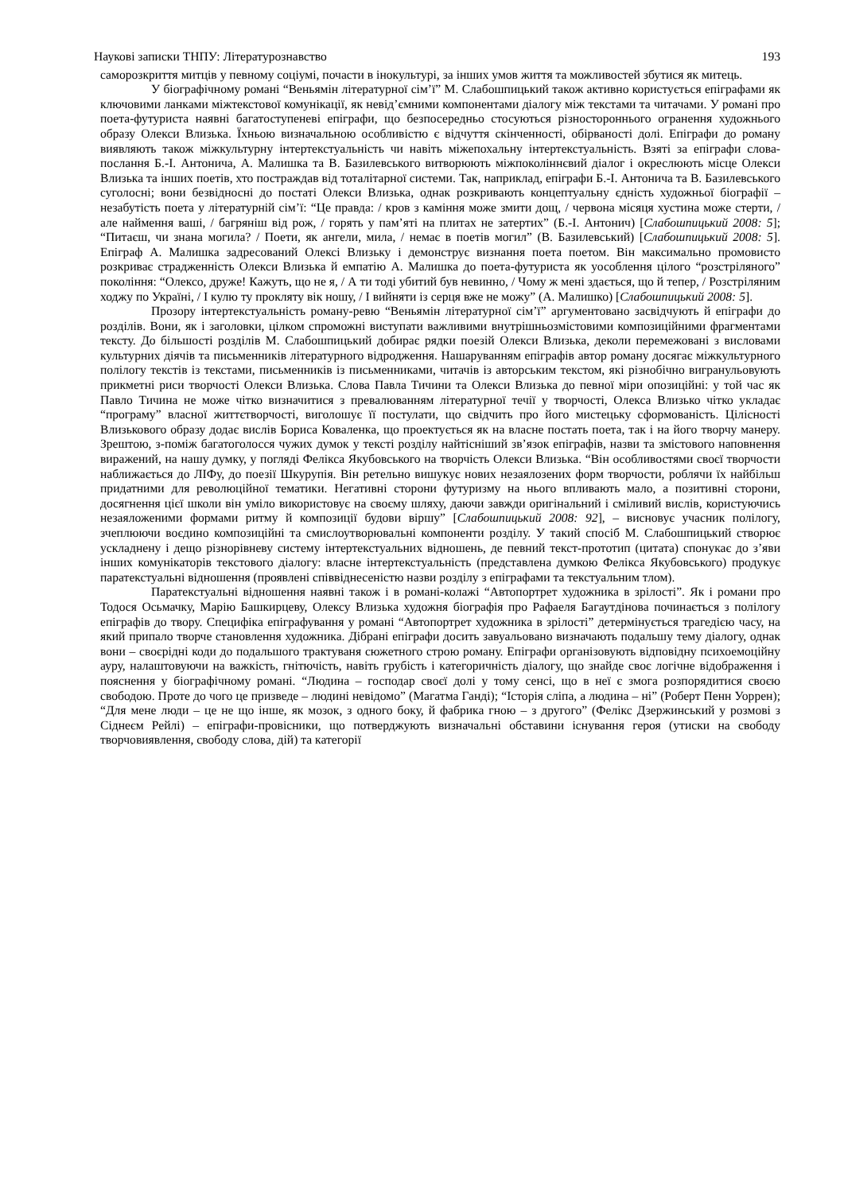Наукові записки ТНПУ: Літературознавство 193
саморозкриття митців у певному соціумі, почасти в інокультурі, за інших умов життя та можливостей збутися як митець.
У біографічному романі “Веньямін літературної сім’ї” М. Слабошпицький також активно користується епіграфами як ключовими ланками міжтекстової комунікації, як невід’ємними компонентами діалогу між текстами та читачами. У романі про поета-футуриста наявні багатоступеневі епіграфи, що безпосередньо стосуються різностороннього огранення художнього образу Олекси Влизька. Їхньою визначальною особливістю є відчуття скінченності, обірваності долі. Епіграфи до роману виявляють також міжкультурну інтертекстуальність чи навіть міжепохальну інтертекстуальність. Взяті за епіграфи слова-послання Б.-І. Антонича, А. Малишка та В. Базилевського витворюють міжпоколіннєвий діалог і окреслюють місце Олекси Влизька та інших поетів, хто постраждав від тоталітарної системи. Так, наприклад, епіграфи Б.-І. Антонича та В. Базилевського суголосні; вони безвідносні до постаті Олекси Влизька, однак розкривають концептуальну єдність художньої біографії – незабутість поета у літературній сім’ї: “Це правда: / кров з каміння може змити дощ, / червона місяця хустина може стерти, / але наймення ваші, / багряніш від рож, / горять у пам’яті на плитах не затертих” (Б.-І. Антонич) [Слабошпицький 2008: 5]; “Питаєш, чи знана могила? / Поети, як ангели, мила, / немає в поетів могил” (В. Базилевський) [Слабошпицький 2008: 5]. Епіграф А. Малишка задресований Олексі Влизьку і демонструє визнання поета поетом. Він максимально промовисто розкриває страдженність Олекси Влизька й емпатію А. Малишка до поета-футуриста як уособлення цілого “розстріляного” покоління: “Олексо, друже! Кажуть, що не я, / А ти тоді убитий був невинно, / Чому ж мені здається, що й тепер, / Розстріляним ходжу по Україні, / І кулю ту прокляту вік ношу, / І вийняти із серця вже не можу” (А. Малишко) [Слабошпицький 2008: 5].
Прозору інтертекстуальність роману-ревю “Веньямін літературної сім’ї” аргументовано засвідчують й епіграфи до розділів. Вони, як і заголовки, цілком спроможні виступати важливими внутрішньозмістовими композиційними фрагментами тексту. До більшості розділів М. Слабошпицький добирає рядки поезій Олекси Влизька, деколи перемежовані з висловами культурних діячів та письменників літературного відродження. Нашаруванням епіграфів автор роману досягає міжкультурного полілогу текстів із текстами, письменників із письменниками, читачів із авторським текстом, які різнобічно вигранульовують прикметні риси творчості Олекси Влизька. Слова Павла Тичини та Олекси Влизька до певної міри опозиційні: у той час як Павло Тичина не може чітко визначитися з превалюванням літературної течії у творчості, Олекса Влизько чітко укладає “програму” власної життєтворчості, виголошує її постулати, що свідчить про його мистецьку сформованість. Цілісності Влизькового образу додає вислів Бориса Коваленка, що проектується як на власне постать поета, так і на його творчу манеру. Зрештою, з-поміж багатоголосся чужих думок у тексті розділу найтісніший зв’язок епіграфів, назви та змістового наповнення виражений, на нашу думку, у погляді Фелікса Якубовського на творчість Олекси Влизька. “Він особливостями своєї творчости наближається до ЛІФу, до поезії Шкурупія. Він ретельно вишукує нових незаялозених форм творчости, роблячи їх найбільш придатними для революційної тематики. Негативні сторони футуризму на нього впливають мало, а позитивні сторони, досягнення цієї школи він уміло використовує на своєму шляху, даючи завжди оригінальний і сміливий вислів, користуючись незаяложеними формами ритму й композиції будови віршу” [Слабошпицький 2008: 92], – висновує учасник полілогу, зчеплюючи воєдино композиційні та смислоутворювальні компоненти розділу. У такий спосіб М. Слабошпицький створює ускладнену і дещо різнорівневу систему інтертекстуальних відношень, де певний текст-прототип (цитата) спонукає до з’яви інших комунікаторів текстового діалогу: власне інтертекстуальність (представлена думкою Фелікса Якубовського) продукує паратекстуальні відношення (проявлені співвіднесеністю назви розділу з епіграфами та текстуальним тлом).
Паратекстуальні відношення наявні також і в романі-колажі “Автопортрет художника в зрілості”. Як і романи про Тодося Осьмачку, Марію Башкирцеву, Олексу Влизька художня біографія про Рафаеля Багаутдінова починається з полілогу епіграфів до твору. Специфіка епіграфування у романі “Автопортрет художника в зрілості” детермінується трагедією часу, на який припало творче становлення художника. Дібрані епіграфи досить завуальовано визначають подальшу тему діалогу, однак вони – своєрідні коди до подальшого трактуваня сюжетного строю роману. Епіграфи організовують відповідну психоемоційну ауру, налаштовуючи на важкість, гнітючість, навіть грубість і категоричність діалогу, що знайде своє логічне відображення і пояснення у біографічному романі. “Людина – господар своєї долі у тому сенсі, що в неї є змога розпорядитися своєю свободою. Проте до чого це призведе – людині невідомо” (Магатма Ганді); “Історія сліпа, а людина – ні” (Роберт Пенн Уоррен); “Для мене люди – це не що інше, як мозок, з одного боку, й фабрика гною – з другого” (Фелікс Дзержинський у розмові з Сіднеєм Рейлі) – епіграфи-провісники, що потверджують визначальні обставини існування героя (утиски на свободу творчовиявлення, свободу слова, дій) та категорії